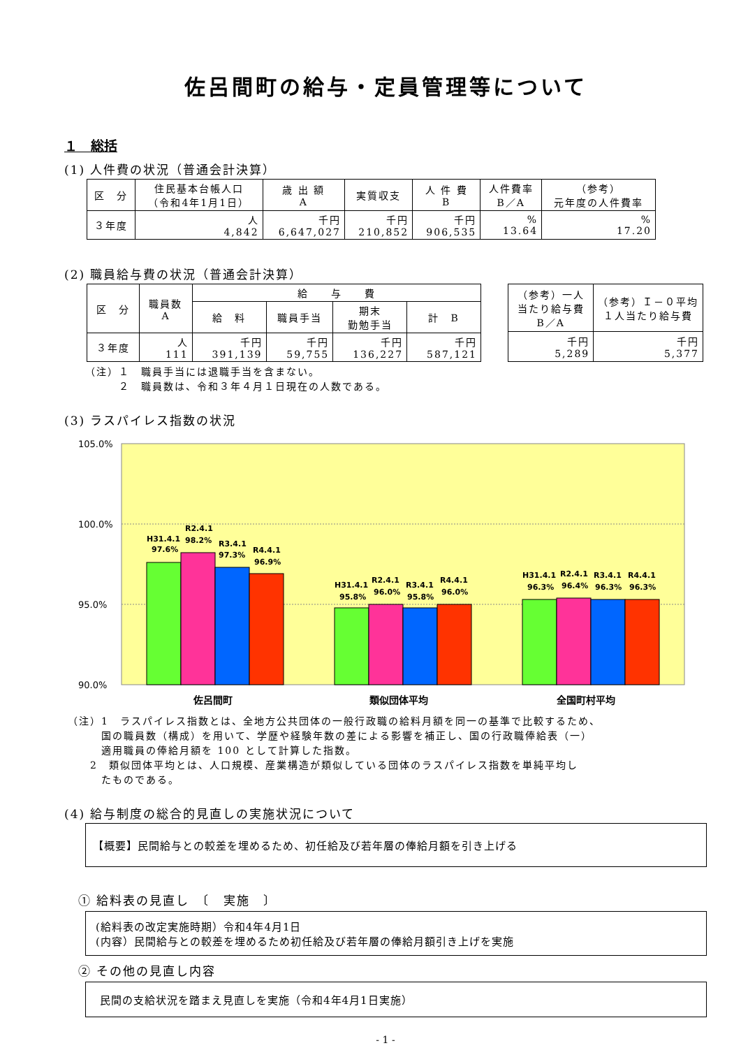佐呂間町の給与・定員管理等について
１　総括
(1) 人件費の状況（普通会計決算）
| 区 分 | 住民基本台帳人口 （令和4年1月1日） | 歳 出 額 A | 実質収支 | 人 件 費 B | 人件費率 B／A | （参考） 元年度の人件費率 |
| --- | --- | --- | --- | --- | --- | --- |
| ３年度 | 人 4,842 | 千円 6,647,027 | 千円 210,852 | 千円 906,535 | % 13.64 | % 17.20 |
(2) 職員給与費の状況（普通会計決算）
| 区 分 | 職員数 A | 給 与 費 | | | |
| --- | --- | --- | --- | --- | --- |
| | | 給 料 | 職員手当 | 期末 勤勉手当 | 計 B |
| ３年度 | 人 111 | 千円 391,139 | 千円 59,755 | 千円 136,227 | 千円 587,121 |
| （参考）一人当たり給与費 B／A | （参考）Ｉ－０平均１人当たり給与費 |
| --- | --- |
| 千円 5,289 | 千円 5,377 |
（注）１　職員手当には退職手当を含まない。
　　　２　職員数は、令和３年４月１日現在の人数である。
(3) ラスパイレス指数の状況
105.0%
100.0%
95.0%
90.0%
H31.4.1
97.6%
R2.4.1
98.2%
R3.4.1
97.3%
R4.4.1
96.9%
H31.4.1
95.8%
R2.4.1
96.0%
R3.4.1
95.8%
R4.4.1
96.0%
H31.4.1
96.3%
R2.4.1
96.4%
R3.4.1
96.3%
R4.4.1
96.3%
佐呂間町
類似団体平均
全国町村平均
（注）1　ラスパイレス指数とは、全地方公共団体の一般行政職の給料月額を同一の基準で比較するため、
　　　国の職員数（構成）を用いて、学歴や経験年数の差による影響を補正し、国の行政職俸給表（一）
　　　適用職員の俸給月額を 100 として計算した指数。
　　2　類似団体平均とは、人口規模、産業構造が類似している団体のラスパイレス指数を単純平均し
　　　たものである。
(4) 給与制度の総合的見直しの実施状況について
【概要】民間給与との較差を埋めるため、初任給及び若年層の俸給月額を引き上げる
① 給料表の見直し　〔　実施　〕
(給料表の改定実施時期）令和4年4月1日
(内容）民間給与との較差を埋めるため初任給及び若年層の俸給月額引き上げを実施
② その他の見直し内容
民間の支給状況を踏まえ見直しを実施（令和4年4月1日実施）
- 1 -